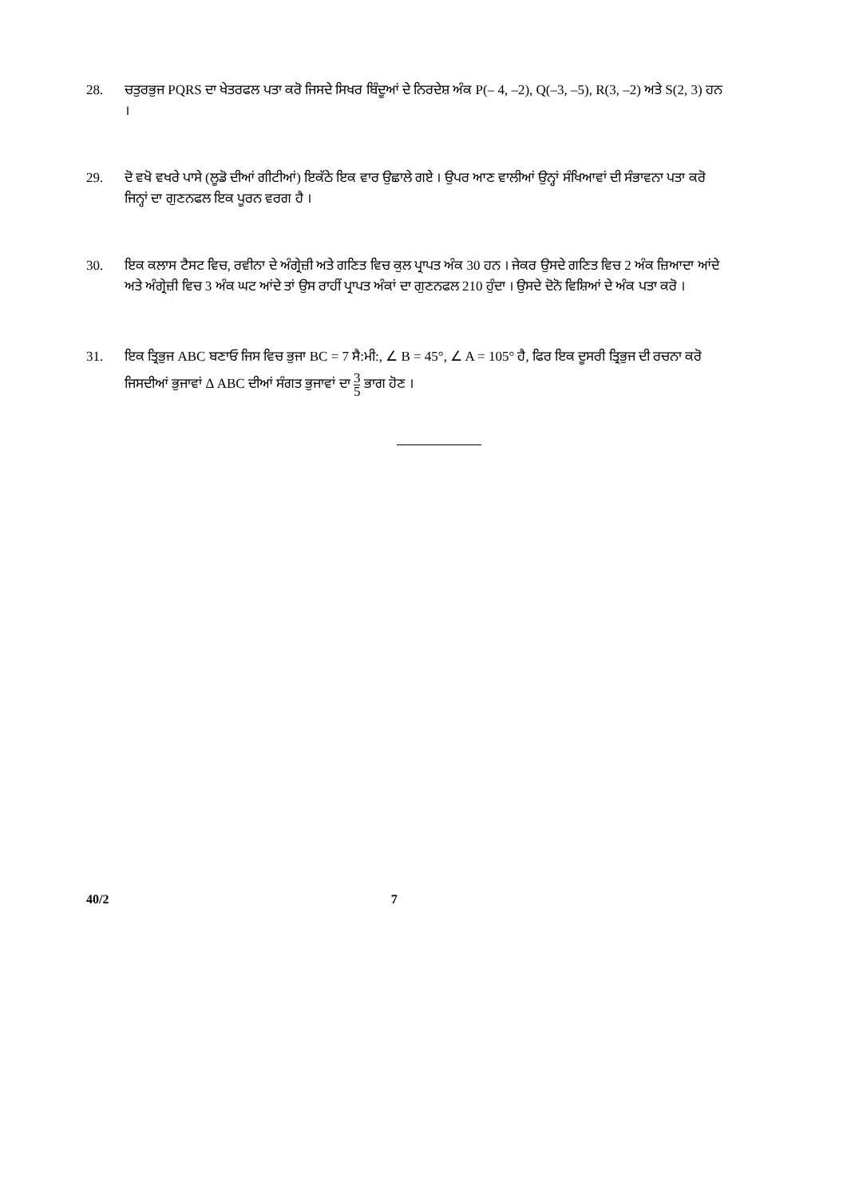28. ਚਤੁਰਭੁਜ PQRS ਦਾ ਖੇਤਰਫਲ ਪਤਾ ਕਰੋ ਜਿਸਦੇ ਸਿਖਰ ਬਿੰਦੂਆਂ ਦੇ ਨਿਰਦੇਸ਼ ਅੰਕ P(– 4, –2), Q(–3, –5), R(3, –2) ਅਤੇ S(2, 3) ਹਨ ।
29. ਦੋ ਵਖੋ ਵਖਰੇ ਪਾਸੇ (ਲੂਡੋ ਦੀਆਂ ਗੀਟੀਆਂ) ਇਕੱਠੇ ਇਕ ਵਾਰ ਉਛਾਲੇ ਗਏ । ਉਪਰ ਆਣ ਵਾਲੀਆਂ ਉਨ੍ਹਾਂ ਸੰਖਿਆਵਾਂ ਦੀ ਸੰਭਾਵਨਾ ਪਤਾ ਕਰੋ ਜਿਨ੍ਹਾਂ ਦਾ ਗੁਣਨਫਲ ਇਕ ਪੂਰਨ ਵਰਗ ਹੈ ।
30. ਇਕ ਕਲਾਸ ਟੈਸਟ ਵਿਚ, ਰਵੀਨਾ ਦੇ ਅੰਗ੍ਰੇਜ਼ੀ ਅਤੇ ਗਣਿਤ ਵਿਚ ਕੁਲ ਪ੍ਰਾਪਤ ਅੰਕ 30 ਹਨ । ਜੇਕਰ ਉਸਦੇ ਗਣਿਤ ਵਿਚ 2 ਅੰਕ ਜ਼ਿਆਦਾ ਆਂਦੇ ਅਤੇ ਅੰਗ੍ਰੇਜ਼ੀ ਵਿਚ 3 ਅੰਕ ਘਟ ਆਂਦੇ ਤਾਂ ਉਸ ਰਾਹੀਂ ਪ੍ਰਾਪਤ ਅੰਕਾਂ ਦਾ ਗੁਣਨਫਲ 210 ਹੁੰਦਾ । ਉਸਦੇ ਦੋਨੋ ਵਿਸ਼ਿਆਂ ਦੇ ਅੰਕ ਪਤਾ ਕਰੋ ।
31. ਇਕ ਤ੍ਰਿਭੁਜ ABC ਬਣਾਓ ਜਿਸ ਵਿਚ ਭੁਜਾ BC = 7 ਸੈ:ਮੀ:, ∠ B = 45°, ∠ A = 105° ਹੈ, ਫਿਰ ਇਕ ਦੂਸਰੀ ਤ੍ਰਿਭੁਜ ਦੀ ਰਚਨਾ ਕਰੋ ਜਿਸਦੀਆਂ ਭੁਜਾਵਾਂ Δ ABC ਦੀਆਂ ਸੰਗਤ ਭੁਜਾਵਾਂ ਦਾ 3 5 ਭਾਗ ਹੋਣ ।
40/2 7